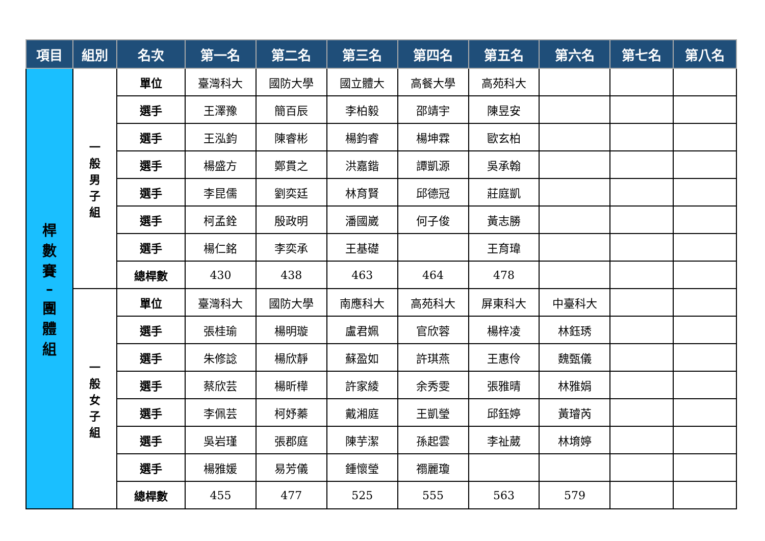| 項目 | 組別 | 名次 | 第一名 | 第二名 | 第三名 | 第四名 | 第五名 | 第六名 | 第七名 | 第八名 |
| --- | --- | --- | --- | --- | --- | --- | --- | --- | --- | --- |
| 桿 數 賽 – 團 體 組 | 一 般 男 子 組 | 單位 | 臺灣科大 | 國防大學 | 國立體大 | 高餐大學 | 高苑科大 | | | |
| | | 選手 | 王澤豫 | 簡百辰 | 李柏毅 | 邵靖宇 | 陳昱安 | | | |
| | | 選手 | 王泓鈞 | 陳睿彬 | 楊鈞睿 | 楊坤霖 | 歐玄柏 | | | |
| | | 選手 | 楊盛方 | 鄭貫之 | 洪嘉鍇 | 譚凱源 | 吳承翰 | | | |
| | | 選手 | 李昆儒 | 劉奕廷 | 林育賢 | 邱德冠 | 莊庭凱 | | | |
| | | 選手 | 柯孟銓 | 殷政明 | 潘國崴 | 何子俊 | 黃志勝 | | | |
| | | 選手 | 楊仁銘 | 李奕承 | 王基礎 | | 王育瑋 | | | |
| | | 總桿數 | 430 | 438 | 463 | 464 | 478 | | | |
| | 一 般 女 子 組 | 單位 | 臺灣科大 | 國防大學 | 南應科大 | 高苑科大 | 屏東科大 | 中臺科大 | | |
| | | 選手 | 張桂瑜 | 楊明璇 | 盧君姵 | 官欣蓉 | 楊梓凌 | 林鈺琇 | | |
| | | 選手 | 朱修諗 | 楊欣靜 | 蘇盈如 | 許琪燕 | 王惠伶 | 魏甄儀 | | |
| | | 選手 | 蔡欣芸 | 楊昕樺 | 許家綾 | 余秀雯 | 張雅晴 | 林雅娟 | | |
| | | 選手 | 李佩芸 | 柯妤蓁 | 戴湘庭 | 王凱瑩 | 邱鈺婷 | 黃璿芮 | | |
| | | 選手 | 吳岩瑾 | 張郡庭 | 陳芋潔 | 孫起雲 | 李祉葳 | 林堉婷 | | |
| | | 選手 | 楊雅媛 | 易芳儀 | 鍾懷瑩 | 禤麗瓊 | | | | |
| | | 總桿數 | 455 | 477 | 525 | 555 | 563 | 579 | | |